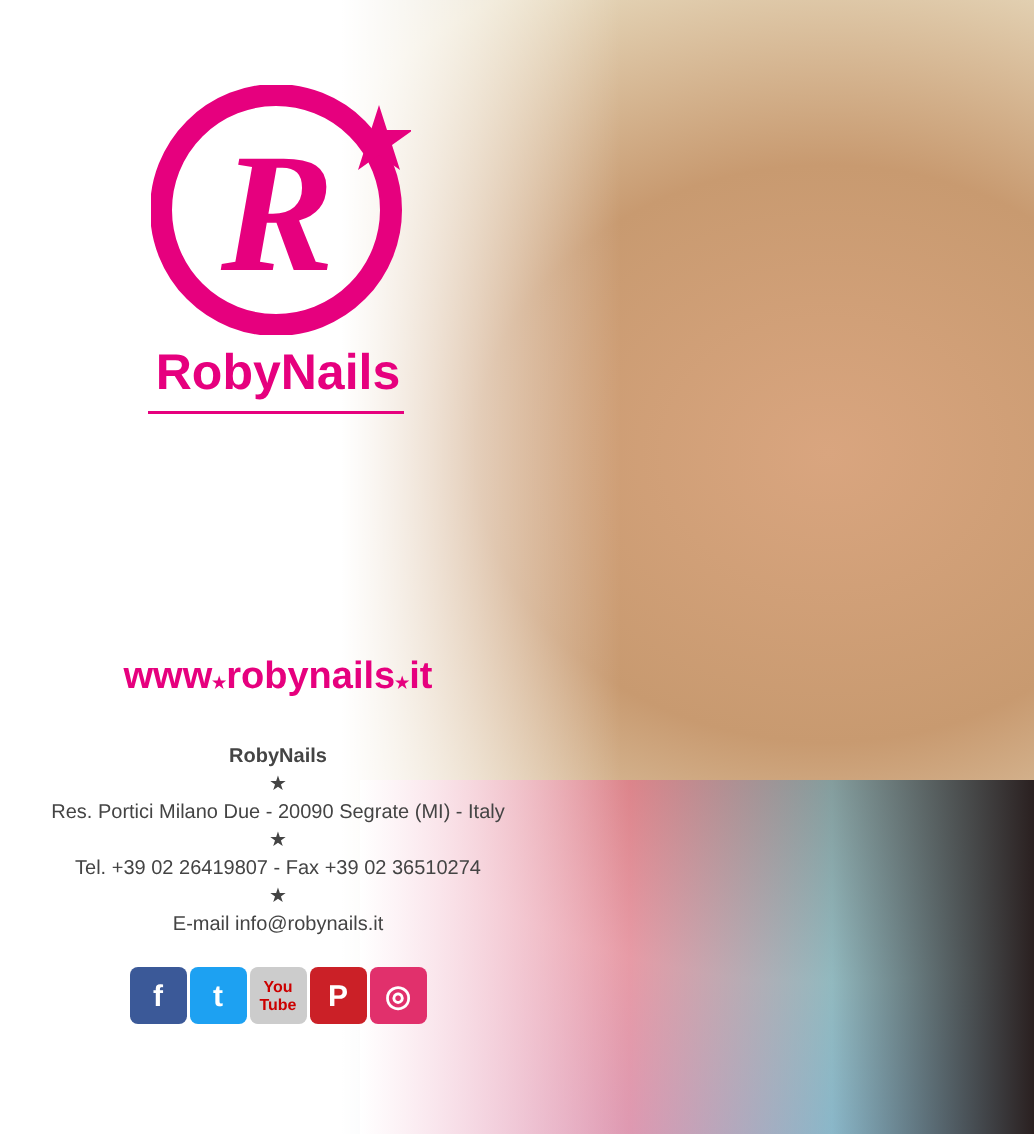R
RobyNails
www★robynails★it
RobyNails
★
Res. Portici Milano Due - 20090 Segrate (MI) - Italy
★
Tel. +39 02 26419807 - Fax +39 02 36510274
★
E-mail info@robynails.it
f t
You Tube
P ◎